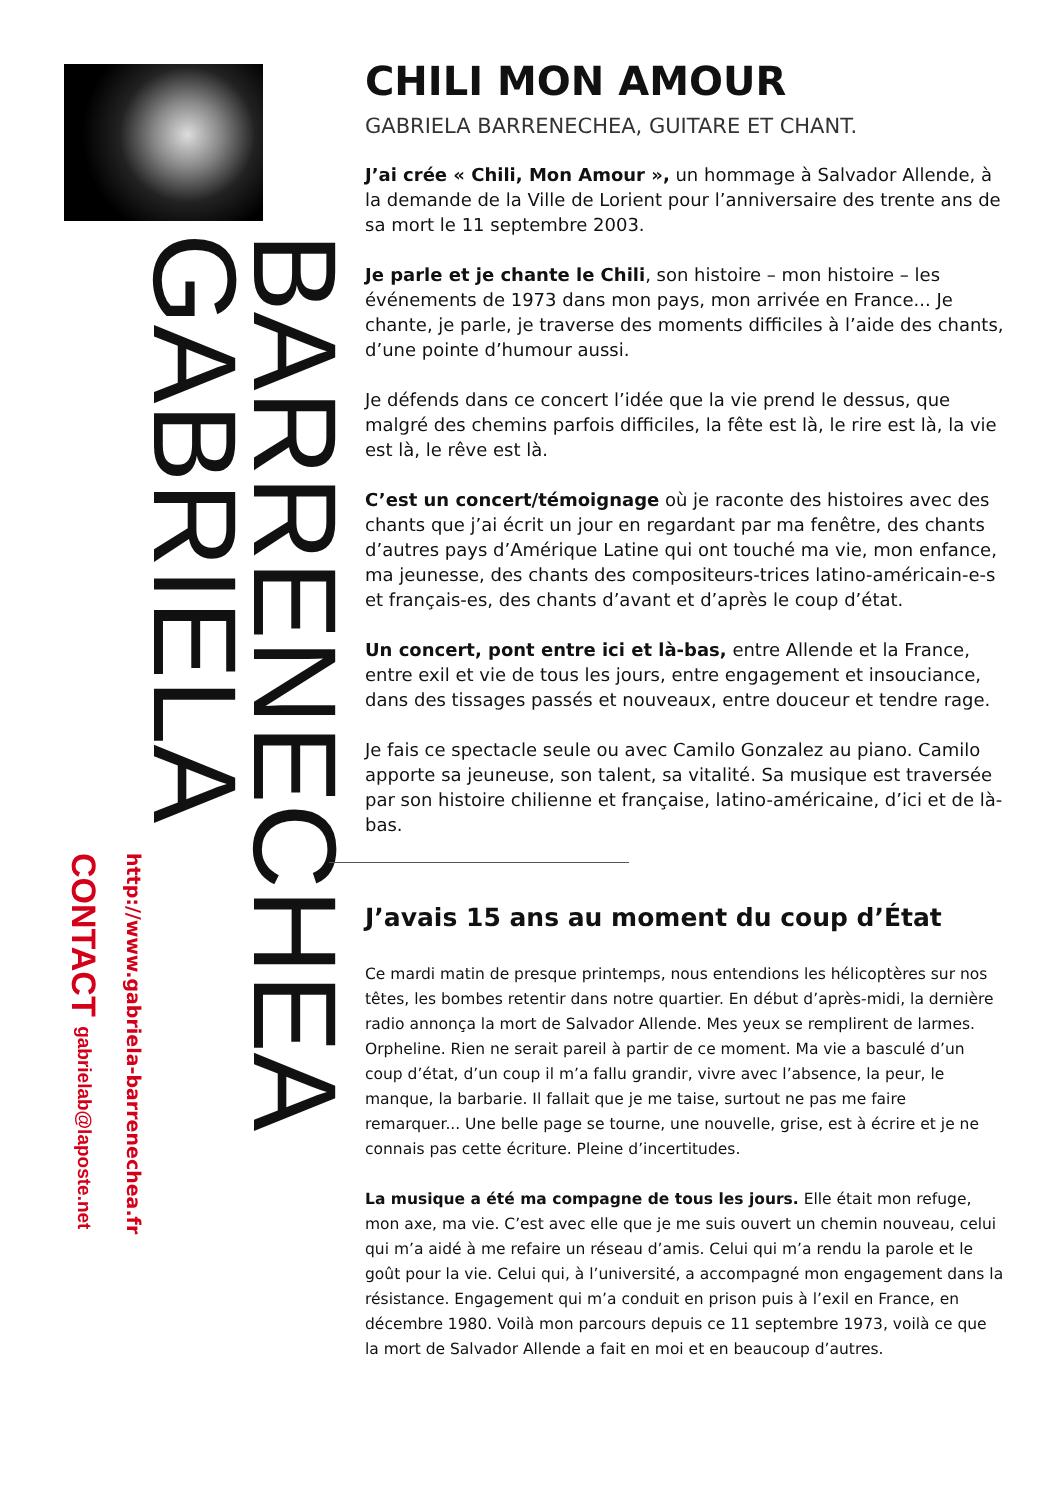CONTACT gabrielab@laposte.net
http://www.gabriela-barrenechea.fr
GABRIELA
BARRENECHEA
CHILI MON AMOUR
GABRIELA BARRENECHEA, GUITARE ET CHANT.
J’ai crée « Chili, Mon Amour », un hommage à Salvador Allende, à la demande de la Ville de Lorient pour l’anniversaire des trente ans de sa mort le 11 septembre 2003.
Je parle et je chante le Chili, son histoire – mon histoire – les événements de 1973 dans mon pays, mon arrivée en France... Je chante, je parle, je traverse des moments difficiles à l’aide des chants, d’une pointe d’humour aussi.
Je défends dans ce concert l’idée que la vie prend le dessus, que malgré des chemins parfois difficiles, la fête est là, le rire est là, la vie est là, le rêve est là.
C’est un concert/témoignage où je raconte des histoires avec des chants que j’ai écrit un jour en regardant par ma fenêtre, des chants d’autres pays d’Amérique Latine qui ont touché ma vie, mon enfance, ma jeunesse, des chants des compositeurs-trices latino-américain-e-s et français-es, des chants d’avant et d’après le coup d’état.
Un concert, pont entre ici et là-bas, entre Allende et la France, entre exil et vie de tous les jours, entre engagement et insouciance, dans des tissages passés et nouveaux, entre douceur et tendre rage.
Je fais ce spectacle seule ou avec Camilo Gonzalez au piano. Camilo apporte sa jeuneuse, son talent, sa vitalité. Sa musique est traversée par son histoire chilienne et française, latino-américaine, d’ici et de là-bas.
J’avais 15 ans au moment du coup d’État
Ce mardi matin de presque printemps, nous entendions les hélicoptères sur nos têtes, les bombes retentir dans notre quartier. En début d’après-midi, la dernière radio annonça la mort de Salvador Allende. Mes yeux se remplirent de larmes. Orpheline. Rien ne serait pareil à partir de ce moment. Ma vie a basculé d’un coup d’état, d’un coup il m’a fallu grandir, vivre avec l’absence, la peur, le manque, la barbarie. Il fallait que je me taise, surtout ne pas me faire remarquer... Une belle page se tourne, une nouvelle, grise, est à écrire et je ne connais pas cette écriture. Pleine d’incertitudes.
La musique a été ma compagne de tous les jours. Elle était mon refuge, mon axe, ma vie. C’est avec elle que je me suis ouvert un chemin nouveau, celui qui m’a aidé à me refaire un réseau d’amis. Celui qui m’a rendu la parole et le goût pour la vie. Celui qui, à l’université, a accompagné mon engagement dans la résistance. Engagement qui m’a conduit en prison puis à l’exil en France, en décembre 1980. Voilà mon parcours depuis ce 11 septembre 1973, voilà ce que la mort de Salvador Allende a fait en moi et en beaucoup d’autres.